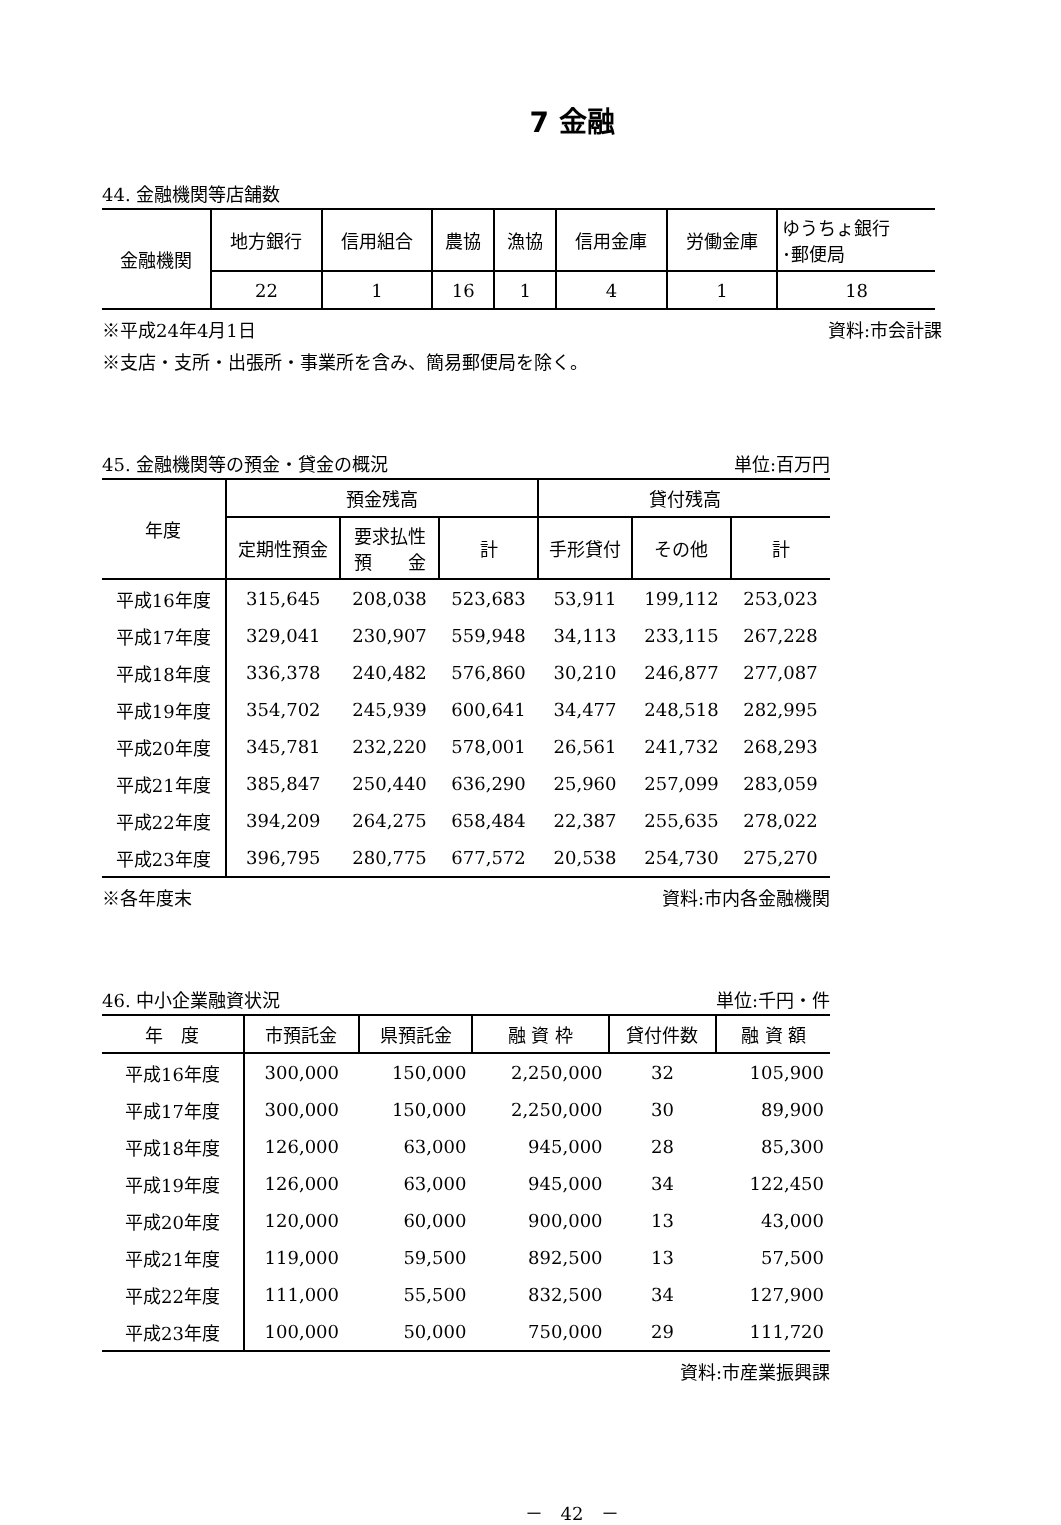7 金融
44. 金融機関等店舗数
| 金融機関 | 地方銀行 | 信用組合 | 農協 | 漁協 | 信用金庫 | 労働金庫 | ゆうちょ銀行 ･郵便局 |
| --- | --- | --- | --- | --- | --- | --- | --- |
| | 22 | 1 | 16 | 1 | 4 | 1 | 18 |
※平成24年4月1日 資料:市会計課
※支店・支所・出張所・事業所を含み、簡易郵便局を除く。
45. 金融機関等の預金・貸金の概況 単位:百万円
| 年度 | 預金残高 | | | 貸付残高 | | |
| --- | --- | --- | --- | --- | --- | --- |
| | 定期性預金 | 要求払性 預 金 | 計 | 手形貸付 | その他 | 計 |
| 平成16年度 | 315,645 | 208,038 | 523,683 | 53,911 | 199,112 | 253,023 |
| 平成17年度 | 329,041 | 230,907 | 559,948 | 34,113 | 233,115 | 267,228 |
| 平成18年度 | 336,378 | 240,482 | 576,860 | 30,210 | 246,877 | 277,087 |
| 平成19年度 | 354,702 | 245,939 | 600,641 | 34,477 | 248,518 | 282,995 |
| 平成20年度 | 345,781 | 232,220 | 578,001 | 26,561 | 241,732 | 268,293 |
| 平成21年度 | 385,847 | 250,440 | 636,290 | 25,960 | 257,099 | 283,059 |
| 平成22年度 | 394,209 | 264,275 | 658,484 | 22,387 | 255,635 | 278,022 |
| 平成23年度 | 396,795 | 280,775 | 677,572 | 20,538 | 254,730 | 275,270 |
※各年度末 資料:市内各金融機関
46. 中小企業融資状況 単位:千円・件
| 年 度 | 市預託金 | 県預託金 | 融 資 枠 | 貸付件数 | 融 資 額 |
| --- | --- | --- | --- | --- | --- |
| 平成16年度 | 300,000 | 150,000 | 2,250,000 | 32 | 105,900 |
| 平成17年度 | 300,000 | 150,000 | 2,250,000 | 30 | 89,900 |
| 平成18年度 | 126,000 | 63,000 | 945,000 | 28 | 85,300 |
| 平成19年度 | 126,000 | 63,000 | 945,000 | 34 | 122,450 |
| 平成20年度 | 120,000 | 60,000 | 900,000 | 13 | 43,000 |
| 平成21年度 | 119,000 | 59,500 | 892,500 | 13 | 57,500 |
| 平成22年度 | 111,000 | 55,500 | 832,500 | 34 | 127,900 |
| 平成23年度 | 100,000 | 50,000 | 750,000 | 29 | 111,720 |
資料:市産業振興課
－　42　－